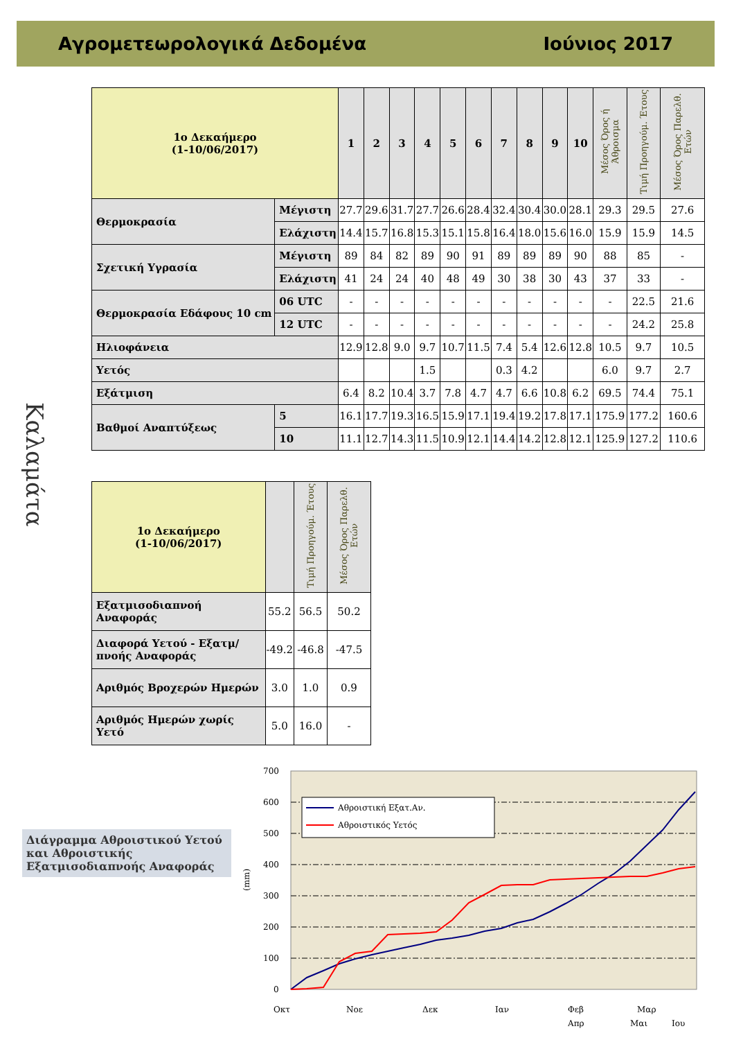Αγρομετεωρολογικά Δεδομένα Ιούνιος 2017
Καλαμάτα
| 1ο Δεκαήμερο (1-10/06/2017) | | 1 | 2 | 3 | 4 | 5 | 6 | 7 | 8 | 9 | 10 | Μέσος Όρος ή Άθροισμα | Τιμή Προηγούμ. Έτους | Μέσος Όρος Παρελθ. Ετών |
| --- | --- | --- | --- | --- | --- | --- | --- | --- | --- | --- | --- | --- | --- | --- |
| Θερμοκρασία | Μέγιστη | 27.7 | 29.6 | 31.7 | 27.7 | 26.6 | 28.4 | 32.4 | 30.4 | 30.0 | 28.1 | 29.3 | 29.5 | 27.6 |
| | Ελάχιστη | 14.4 | 15.7 | 16.8 | 15.3 | 15.1 | 15.8 | 16.4 | 18.0 | 15.6 | 16.0 | 15.9 | 15.9 | 14.5 |
| Σχετική Υγρασία | Μέγιστη | 89 | 84 | 82 | 89 | 90 | 91 | 89 | 89 | 89 | 90 | 88 | 85 | - |
| | Ελάχιστη | 41 | 24 | 24 | 40 | 48 | 49 | 30 | 38 | 30 | 43 | 37 | 33 | - |
| Θερμοκρασία Εδάφους 10 cm | 06 UTC | - | - | - | - | - | - | - | - | - | - | - | 22.5 | 21.6 |
| | 12 UTC | - | - | - | - | - | - | - | - | - | - | - | 24.2 | 25.8 |
| Ηλιοφάνεια | | 12.9 | 12.8 | 9.0 | 9.7 | 10.7 | 11.5 | 7.4 | 5.4 | 12.6 | 12.8 | 10.5 | 9.7 | 10.5 |
| Υετός | | | | | 1.5 | | | 0.3 | 4.2 | | | 6.0 | 9.7 | 2.7 |
| Εξάτμιση | | 6.4 | 8.2 | 10.4 | 3.7 | 7.8 | 4.7 | 4.7 | 6.6 | 10.8 | 6.2 | 69.5 | 74.4 | 75.1 |
| Βαθμοί Αναπτύξεως | 5 | 16.1 | 17.7 | 19.3 | 16.5 | 15.9 | 17.1 | 19.4 | 19.2 | 17.8 | 17.1 | 175.9 | 177.2 | 160.6 |
| | 10 | 11.1 | 12.7 | 14.3 | 11.5 | 10.9 | 12.1 | 14.4 | 14.2 | 12.8 | 12.1 | 125.9 | 127.2 | 110.6 |
| 1ο Δεκαήμερο (1-10/06/2017) | | Τιμή Προηγούμ. Έτους | Μέσος Όρος Παρελθ. Ετών |
| --- | --- | --- | --- |
| Εξατμισοδιαπνοή Αναφοράς | 55.2 | 56.5 | 50.2 |
| Διαφορά Υετού - Εξατμ/πνοής Αναφοράς | -49.2 | -46.8 | -47.5 |
| Αριθμός Βροχερών Ημερών | 3.0 | 1.0 | 0.9 |
| Αριθμός Ημερών χωρίς Υετό | 5.0 | 16.0 | - |
Διάγραμμα Αθροιστικού Υετού και Αθροιστικής Εξατμισοδιαπνοής Αναφοράς
700
600
500
400
300
200
100
0
(mm)
Αθροιστική Εξατ.Αν.
Αθροιστικός Υετός
Οκτ
Νοε
Δεκ
Ιαν
Φεβ
Μαρ
Απρ
Μαι
Ιου